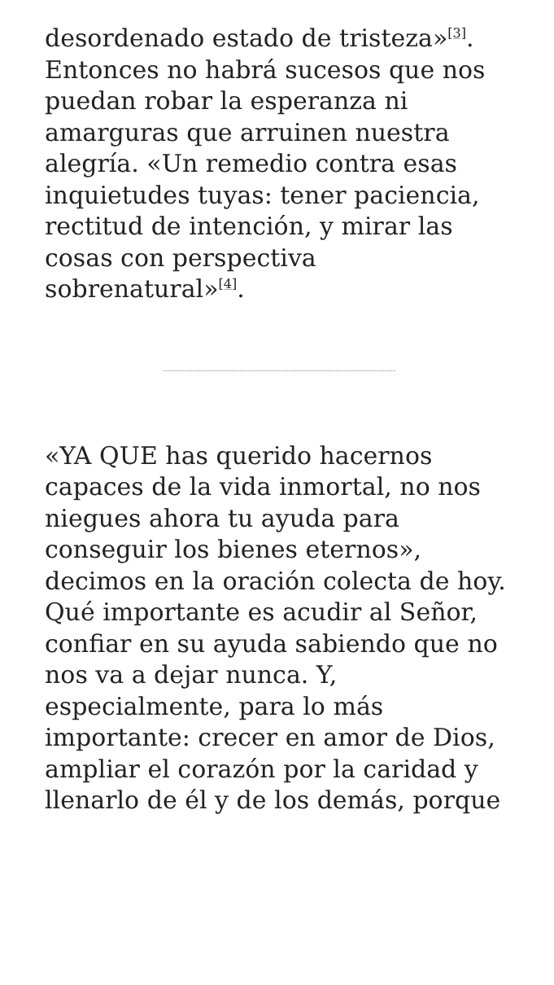desordenado estado de tristeza»<sup>[3]</sup>. Entonces no habrá sucesos que nos puedan robar la esperanza ni amarguras que arruinen nuestra alegría. «Un remedio contra esas inquietudes tuyas: tener paciencia, rectitud de intención, y mirar las cosas con perspectiva sobrenatural»<sup>[4]</sup>.
«YA QUE has querido hacernos capaces de la vida inmortal, no nos niegues ahora tu ayuda para conseguir los bienes eternos», decimos en la oración colecta de hoy. Qué importante es acudir al Señor, confiar en su ayuda sabiendo que no nos va a dejar nunca. Y, especialmente, para lo más importante: crecer en amor de Dios, ampliar el corazón por la caridad y llenarlo de él y de los demás, porque